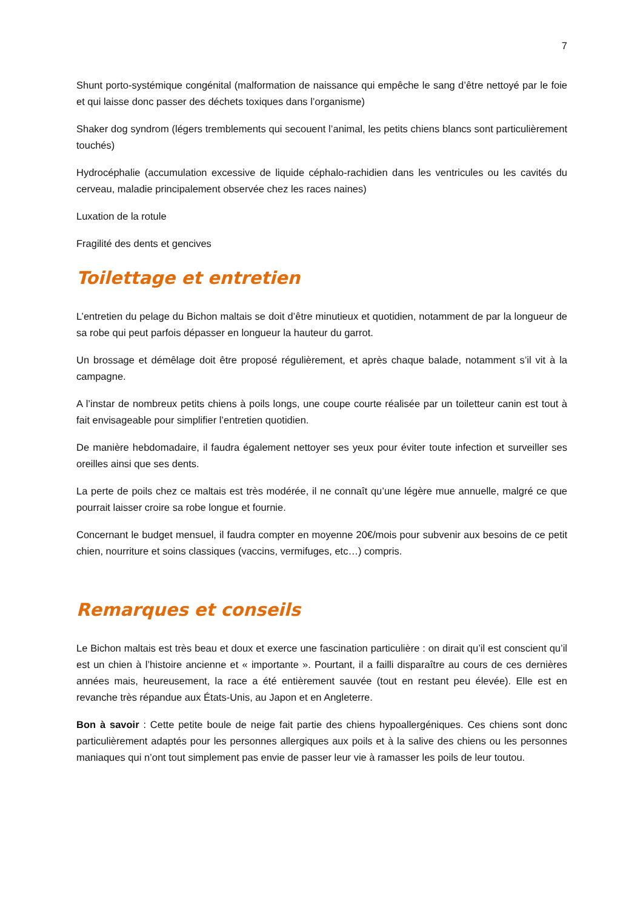7
Shunt porto-systémique congénital (malformation de naissance qui empêche le sang d’être nettoyé par le foie et qui laisse donc passer des déchets toxiques dans l’organisme)
Shaker dog syndrom (légers tremblements qui secouent l’animal, les petits chiens blancs sont particulièrement touchés)
Hydrocéphalie (accumulation excessive de liquide céphalo-rachidien dans les ventricules ou les cavités du cerveau, maladie principalement observée chez les races naines)
Luxation de la rotule
Fragilité des dents et gencives
Toilettage et entretien
L’entretien du pelage du Bichon maltais se doit d’être minutieux et quotidien, notamment de par la longueur de sa robe qui peut parfois dépasser en longueur la hauteur du garrot.
Un brossage et démêlage doit être proposé régulièrement, et après chaque balade, notamment s’il vit à la campagne.
A l’instar de nombreux petits chiens à poils longs, une coupe courte réalisée par un toiletteur canin est tout à fait envisageable pour simplifier l’entretien quotidien.
De manière hebdomadaire, il faudra également nettoyer ses yeux pour éviter toute infection et surveiller ses oreilles ainsi que ses dents.
La perte de poils chez ce maltais est très modérée, il ne connaît qu’une légère mue annuelle, malgré ce que pourrait laisser croire sa robe longue et fournie.
Concernant le budget mensuel, il faudra compter en moyenne 20€/mois pour subvenir aux besoins de ce petit chien, nourriture et soins classiques (vaccins, vermifuges, etc…) compris.
Remarques et conseils
Le Bichon maltais est très beau et doux et exerce une fascination particulière : on dirait qu’il est conscient qu’il est un chien à l’histoire ancienne et « importante ». Pourtant, il a failli disparaître au cours de ces dernières années mais, heureusement, la race a été entièrement sauvée (tout en restant peu élevée). Elle est en revanche très répandue aux États-Unis, au Japon et en Angleterre.
Bon à savoir : Cette petite boule de neige fait partie des chiens hypoallergéniques. Ces chiens sont donc particulièrement adaptés pour les personnes allergiques aux poils et à la salive des chiens ou les personnes maniaques qui n’ont tout simplement pas envie de passer leur vie à ramasser les poils de leur toutou.